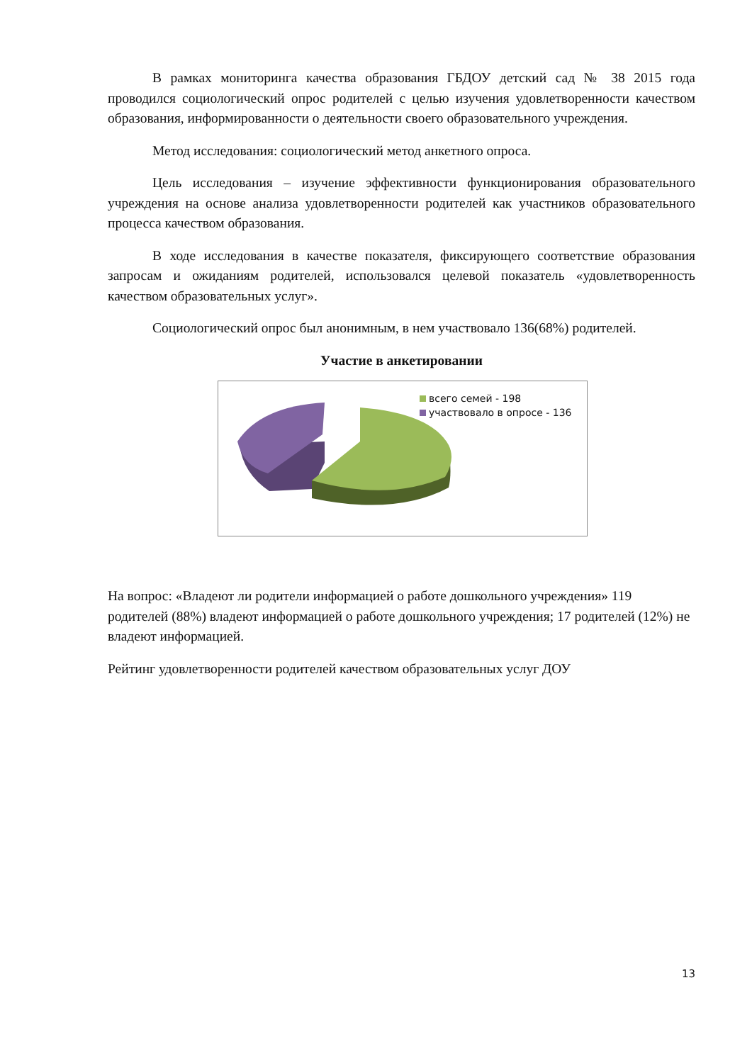В рамках мониторинга качества образования ГБДОУ детский сад № 38 2015 года проводился социологический опрос родителей с целью изучения удовлетворенности качеством образования, информированности о деятельности своего образовательного учреждения.
Метод исследования: социологический метод анкетного опроса.
Цель исследования – изучение эффективности функционирования образовательного учреждения на основе анализа удовлетворенности родителей как участников образовательного процесса качеством образования.
В ходе исследования в качестве показателя, фиксирующего соответствие образования запросам и ожиданиям родителей, использовался целевой показатель «удовлетворенность качеством образовательных услуг».
Социологический опрос был анонимным, в нем участвовало 136(68%) родителей.
Участие в анкетировании
всего семей - 198
участвовало в опросе - 136
На вопрос: «Владеют ли родители информацией о работе дошкольного учреждения» 119 родителей (88%) владеют информацией о работе дошкольного учреждения; 17 родителей (12%) не владеют информацией.
Рейтинг удовлетворенности родителей качеством образовательных услуг ДОУ
13